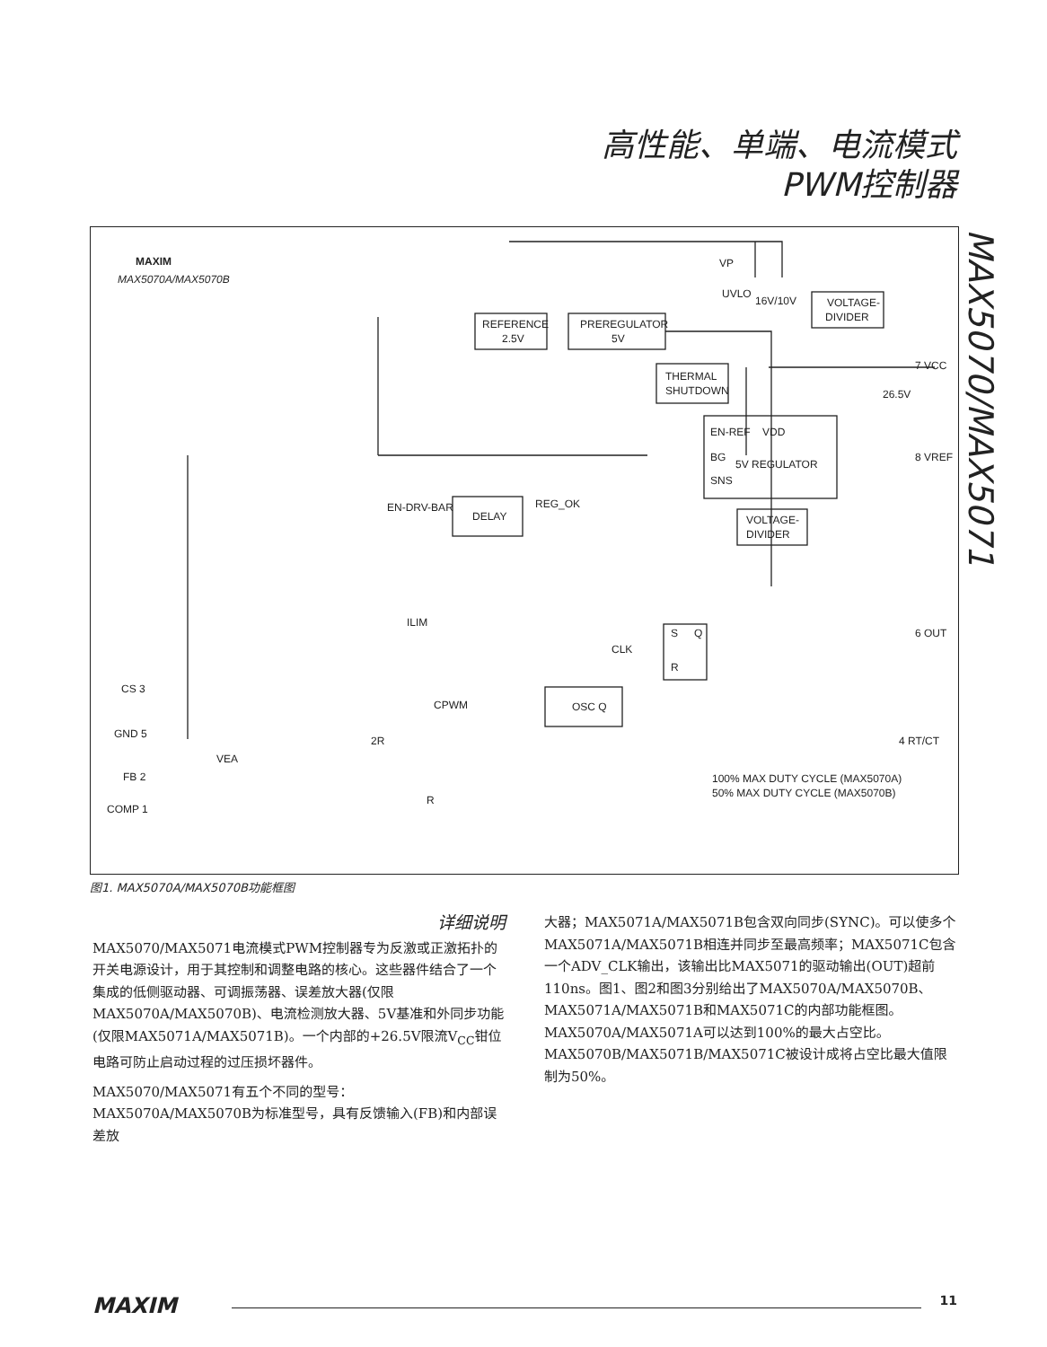高性能、单端、电流模式
PWM控制器
MAX5070/MAX5071
MAXIM
MAX5070A/MAX5070B
REFERENCE
2.5V
PREREGULATOR
5V
VOLTAGE-
DIVIDER
THERMAL
SHUTDOWN
EN-REF
VDD
BG
5V REGULATOR
SNS
DELAY
EN-DRV-BAR
REG_OK
VOLTAGE-
DIVIDER
VP
UVLO
16V/10V
7 VCC
26.5V
8 VREF
6 OUT
ILIM
CPWM
S
Q
R
CLK
OSC Q
CS 3
GND 5
VEA
FB 2
COMP 1
2R
R
4 RT/CT
100% MAX DUTY CYCLE (MAX5070A)
50% MAX DUTY CYCLE (MAX5070B)
图1. MAX5070A/MAX5070B功能框图
详细说明
MAX5070/MAX5071电流模式PWM控制器专为反激或正激拓扑的开关电源设计，用于其控制和调整电路的核心。这些器件结合了一个集成的低侧驱动器、可调振荡器、误差放大器(仅限MAX5070A/MAX5070B)、电流检测放大器、5V基准和外同步功能(仅限MAX5071A/MAX5071B)。一个内部的+26.5V限流V<sub>CC</sub>钳位电路可防止启动过程的过压损坏器件。
MAX5070/MAX5071有五个不同的型号：MAX5070A/MAX5070B为标准型号，具有反馈输入(FB)和内部误差放
大器；MAX5071A/MAX5071B包含双向同步(SYNC)。可以使多个MAX5071A/MAX5071B相连并同步至最高频率；MAX5071C包含一个ADV_CLK输出，该输出比MAX5071的驱动输出(OUT)超前110ns。图1、图2和图3分别给出了MAX5070A/MAX5070B、MAX5071A/MAX5071B和MAX5071C的内部功能框图。MAX5070A/MAX5071A可以达到100%的最大占空比。MAX5070B/MAX5071B/MAX5071C被设计成将占空比最大值限制为50%。
MAXIM 11